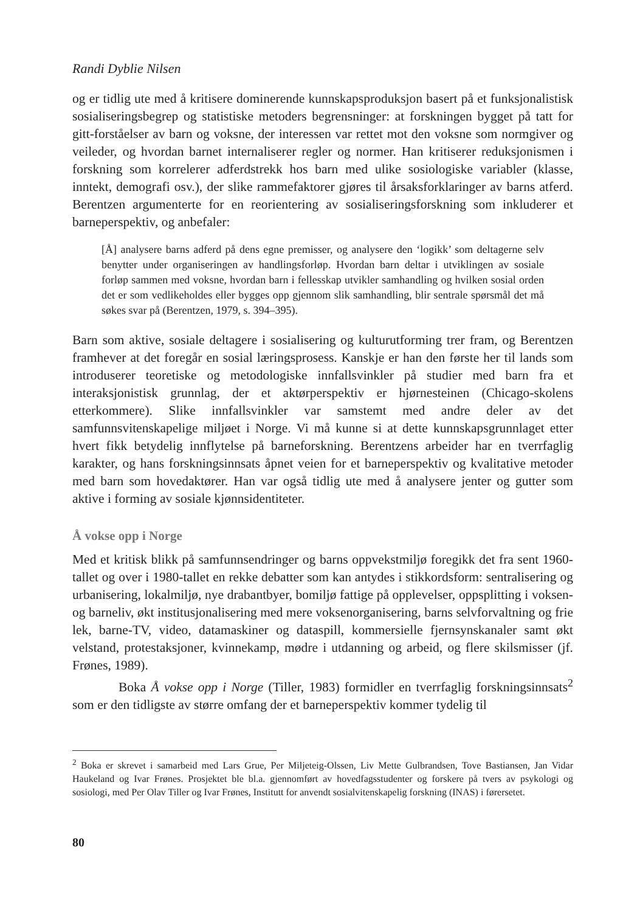Randi Dyblie Nilsen
og er tidlig ute med å kritisere dominerende kunnskapsproduksjon basert på et funksjonalistisk sosialiseringsbegrep og statistiske metoders begrensninger: at forskningen bygget på tatt for gitt-forståelser av barn og voksne, der interessen var rettet mot den voksne som normgiver og veileder, og hvordan barnet internaliserer regler og normer. Han kritiserer reduksjonismen i forskning som korrelerer adferdstrekk hos barn med ulike sosiologiske variabler (klasse, inntekt, demografi osv.), der slike rammefaktorer gjøres til årsaksforklaringer av barns atferd. Berentzen argumenterte for en reorientering av sosialiseringsforskning som inkluderer et barneperspektiv, og anbefaler:
[Å] analysere barns adferd på dens egne premisser, og analysere den ‘logikk’ som deltagerne selv benytter under organiseringen av handlingsforløp. Hvordan barn deltar i utviklingen av sosiale forløp sammen med voksne, hvordan barn i fellesskap utvikler samhandling og hvilken sosial orden det er som vedlikeholdes eller bygges opp gjennom slik samhandling, blir sentrale spørsmål det må søkes svar på (Berentzen, 1979, s. 394–395).
Barn som aktive, sosiale deltagere i sosialisering og kulturutforming trer fram, og Berentzen framhever at det foregår en sosial læringsprosess. Kanskje er han den første her til lands som introduserer teoretiske og metodologiske innfallsvinkler på studier med barn fra et interaksjonistisk grunnlag, der et aktørperspektiv er hjørnesteinen (Chicago-skolens etterkommere). Slike innfallsvinkler var samstemt med andre deler av det samfunnsvitenskapelige miljøet i Norge. Vi må kunne si at dette kunnskapsgrunnlaget etter hvert fikk betydelig innflytelse på barneforskning. Berentzens arbeider har en tverrfaglig karakter, og hans forskningsinnsats åpnet veien for et barneperspektiv og kvalitative metoder med barn som hovedaktører. Han var også tidlig ute med å analysere jenter og gutter som aktive i forming av sosiale kjønnsidentiteter.
Å vokse opp i Norge
Med et kritisk blikk på samfunnsendringer og barns oppvekstmiljø foregikk det fra sent 1960-tallet og over i 1980-tallet en rekke debatter som kan antydes i stikkordsform: sentralisering og urbanisering, lokalmiljø, nye drabantbyer, bomiljø fattige på opplevelser, oppsplitting i voksen- og barneliv, økt institusjonalisering med mere voksenorganisering, barns selvforvaltning og frie lek, barne-TV, video, datamaskiner og dataspill, kommersielle fjernsynskanaler samt økt velstand, protestaksjoner, kvinnekamp, mødre i utdanning og arbeid, og flere skilsmisser (jf. Frønes, 1989).
Boka Å vokse opp i Norge (Tiller, 1983) formidler en tverrfaglig forskningsinnsats<sup>2</sup> som er den tidligste av større omfang der et barneperspektiv kommer tydelig til
<sup>2</sup> Boka er skrevet i samarbeid med Lars Grue, Per Miljeteig-Olssen, Liv Mette Gulbrandsen, Tove Bastiansen, Jan Vidar Haukeland og Ivar Frønes. Prosjektet ble bl.a. gjennomført av hovedfagsstudenter og forskere på tvers av psykologi og sosiologi, med Per Olav Tiller og Ivar Frønes, Institutt for anvendt sosialvitenskapelig forskning (INAS) i førersetet.
80